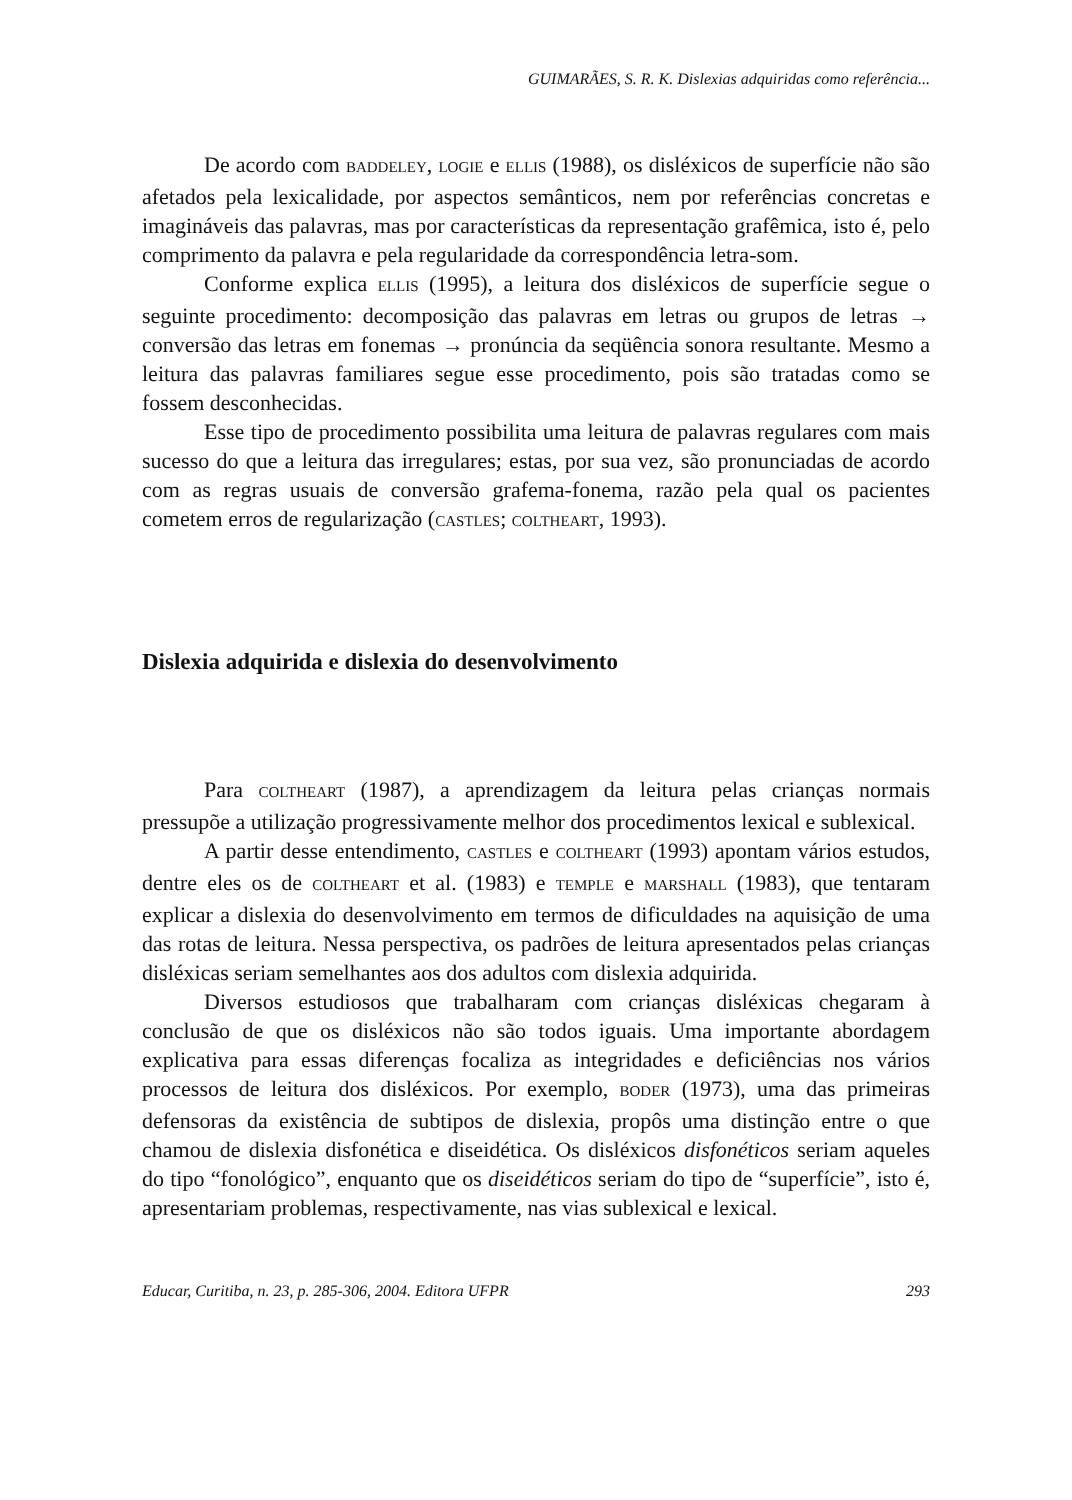GUIMARÃES, S. R. K. Dislexias adquiridas como referência...
De acordo com BADDELEY, LOGIE e ELLIS (1988), os disléxicos de superfície não são afetados pela lexicalidade, por aspectos semânticos, nem por referências concretas e imagináveis das palavras, mas por características da representação grafêmica, isto é, pelo comprimento da palavra e pela regularidade da correspondência letra-som.
Conforme explica ELLIS (1995), a leitura dos disléxicos de superfície segue o seguinte procedimento: decomposição das palavras em letras ou grupos de letras → conversão das letras em fonemas → pronúncia da seqüência sonora resultante. Mesmo a leitura das palavras familiares segue esse procedimento, pois são tratadas como se fossem desconhecidas.
Esse tipo de procedimento possibilita uma leitura de palavras regulares com mais sucesso do que a leitura das irregulares; estas, por sua vez, são pronunciadas de acordo com as regras usuais de conversão grafema-fonema, razão pela qual os pacientes cometem erros de regularização (CASTLES; COLTHEART, 1993).
Dislexia adquirida e dislexia do desenvolvimento
Para COLTHEART (1987), a aprendizagem da leitura pelas crianças normais pressupõe a utilização progressivamente melhor dos procedimentos lexical e sublexical.
A partir desse entendimento, CASTLES e COLTHEART (1993) apontam vários estudos, dentre eles os de COLTHEART et al. (1983) e TEMPLE e MARSHALL (1983), que tentaram explicar a dislexia do desenvolvimento em termos de dificuldades na aquisição de uma das rotas de leitura. Nessa perspectiva, os padrões de leitura apresentados pelas crianças disléxicas seriam semelhantes aos dos adultos com dislexia adquirida.
Diversos estudiosos que trabalharam com crianças disléxicas chegaram à conclusão de que os disléxicos não são todos iguais. Uma importante abordagem explicativa para essas diferenças focaliza as integridades e deficiências nos vários processos de leitura dos disléxicos. Por exemplo, BODER (1973), uma das primeiras defensoras da existência de subtipos de dislexia, propôs uma distinção entre o que chamou de dislexia disfonética e diseidética. Os disléxicos disfonéticos seriam aqueles do tipo “fonológico”, enquanto que os diseidéticos seriam do tipo de “superfície”, isto é, apresentariam problemas, respectivamente, nas vias sublexical e lexical.
Educar, Curitiba, n. 23, p. 285-306, 2004. Editora UFPR 293